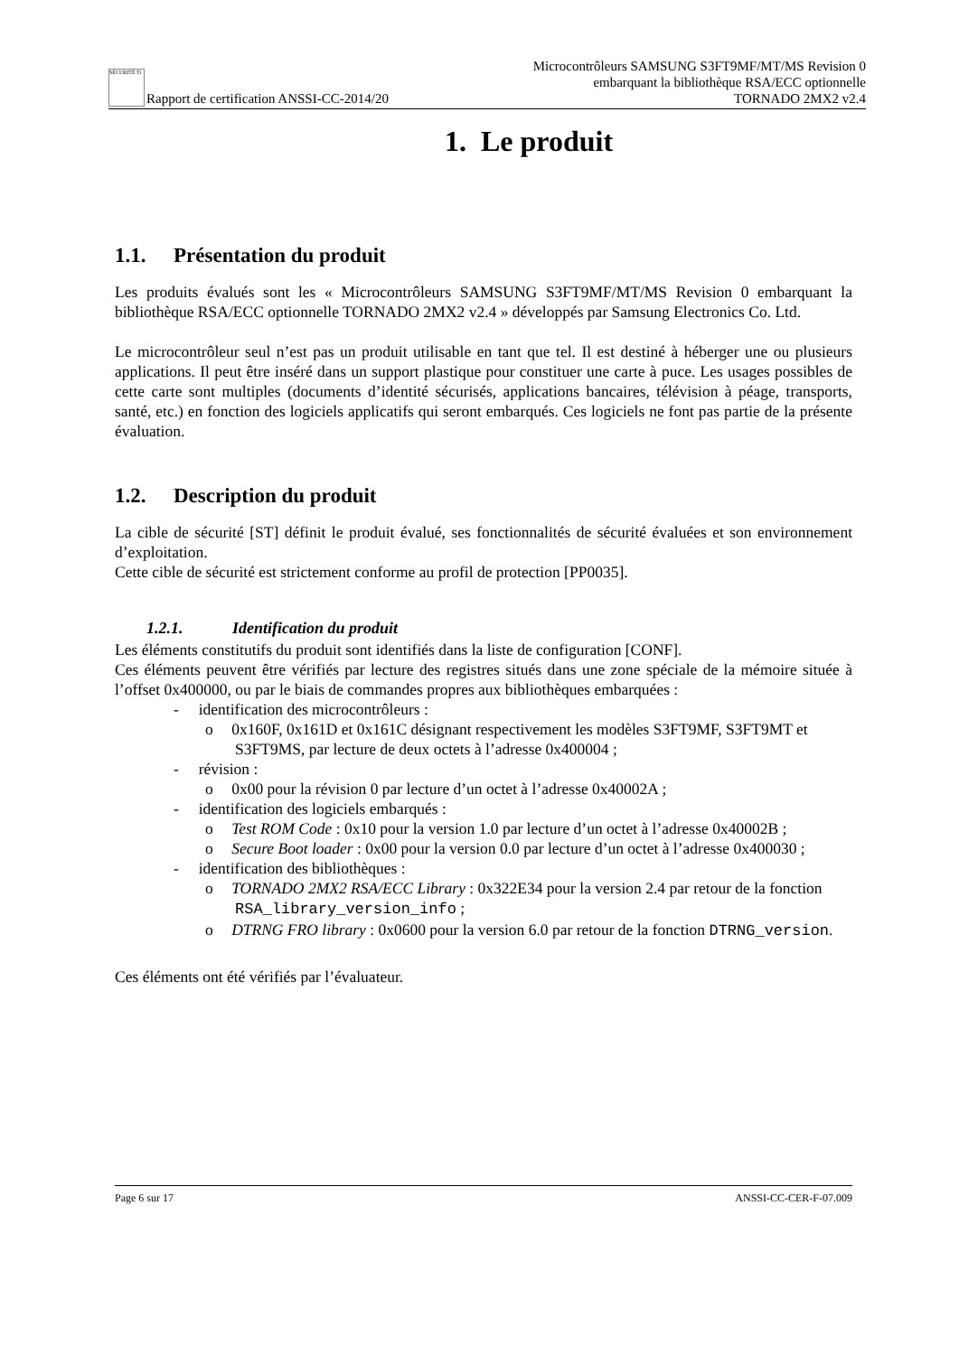SÉCURITÉ Ti Rapport de certification ANSSI-CC-2014/20
Microcontrôleurs SAMSUNG S3FT9MF/MT/MS Revision 0
embarquant la bibliothèque RSA/ECC optionnelle
TORNADO 2MX2 v2.4
1. Le produit
1.1. Présentation du produit
Les produits évalués sont les « Microcontrôleurs SAMSUNG S3FT9MF/MT/MS Revision 0 embarquant la bibliothèque RSA/ECC optionnelle TORNADO 2MX2 v2.4 » développés par Samsung Electronics Co. Ltd.
Le microcontrôleur seul n’est pas un produit utilisable en tant que tel. Il est destiné à héberger une ou plusieurs applications. Il peut être inséré dans un support plastique pour constituer une carte à puce. Les usages possibles de cette carte sont multiples (documents d’identité sécurisés, applications bancaires, télévision à péage, transports, santé, etc.) en fonction des logiciels applicatifs qui seront embarqués. Ces logiciels ne font pas partie de la présente évaluation.
1.2. Description du produit
La cible de sécurité [ST] définit le produit évalué, ses fonctionnalités de sécurité évaluées et son environnement d’exploitation.
Cette cible de sécurité est strictement conforme au profil de protection [PP0035].
1.2.1. Identification du produit
Les éléments constitutifs du produit sont identifiés dans la liste de configuration [CONF].
Ces éléments peuvent être vérifiés par lecture des registres situés dans une zone spéciale de la mémoire située à l’offset 0x400000, ou par le biais de commandes propres aux bibliothèques embarquées :
- identification des microcontrôleurs :
o 0x160F, 0x161D et 0x161C désignant respectivement les modèles S3FT9MF, S3FT9MT et S3FT9MS, par lecture de deux octets à l’adresse 0x400004 ;
- révision :
o 0x00 pour la révision 0 par lecture d’un octet à l’adresse 0x40002A ;
- identification des logiciels embarqués :
o Test ROM Code : 0x10 pour la version 1.0 par lecture d’un octet à l’adresse 0x40002B ;
o Secure Boot loader : 0x00 pour la version 0.0 par lecture d’un octet à l’adresse 0x400030 ;
- identification des bibliothèques :
o TORNADO 2MX2 RSA/ECC Library : 0x322E34 pour la version 2.4 par retour de la fonction RSA_library_version_info ;
o DTRNG FRO library : 0x0600 pour la version 6.0 par retour de la fonction DTRNG_version.
Ces éléments ont été vérifiés par l’évaluateur.
Page 6 sur 17 ANSSI-CC-CER-F-07.009